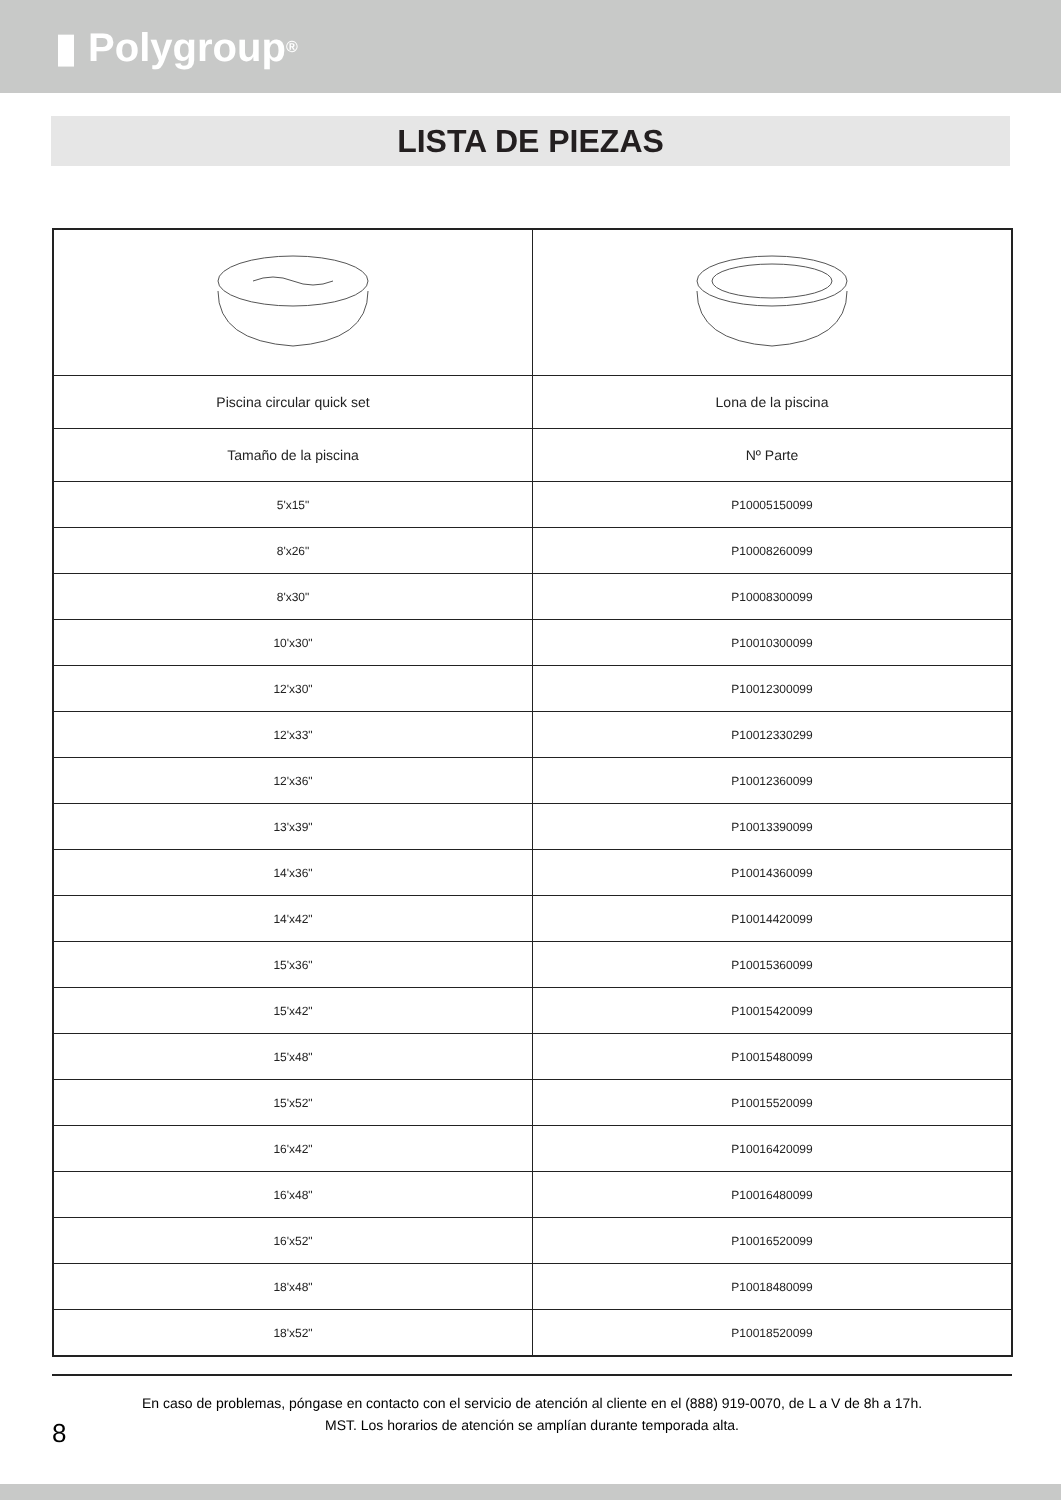▮ Polygroup<sup>®</sup>
LISTA DE PIEZAS
| Piscina circular quick set | Lona de la piscina |
| Tamaño de la piscina | Nº Parte |
| 5'x15" | P10005150099 |
| 8'x26" | P10008260099 |
| 8'x30" | P10008300099 |
| 10'x30" | P10010300099 |
| 12'x30" | P10012300099 |
| 12'x33" | P10012330299 |
| 12'x36" | P10012360099 |
| 13'x39" | P10013390099 |
| 14'x36" | P10014360099 |
| 14'x42" | P10014420099 |
| 15'x36" | P10015360099 |
| 15'x42" | P10015420099 |
| 15'x48" | P10015480099 |
| 15'x52" | P10015520099 |
| 16'x42" | P10016420099 |
| 16'x48" | P10016480099 |
| 16'x52" | P10016520099 |
| 18'x48" | P10018480099 |
| 18'x52" | P10018520099 |
En caso de problemas, póngase en contacto con el servicio de atención al cliente en el (888) 919-0070, de L a V de 8h a 17h.
MST. Los horarios de atención se amplían durante temporada alta.
8